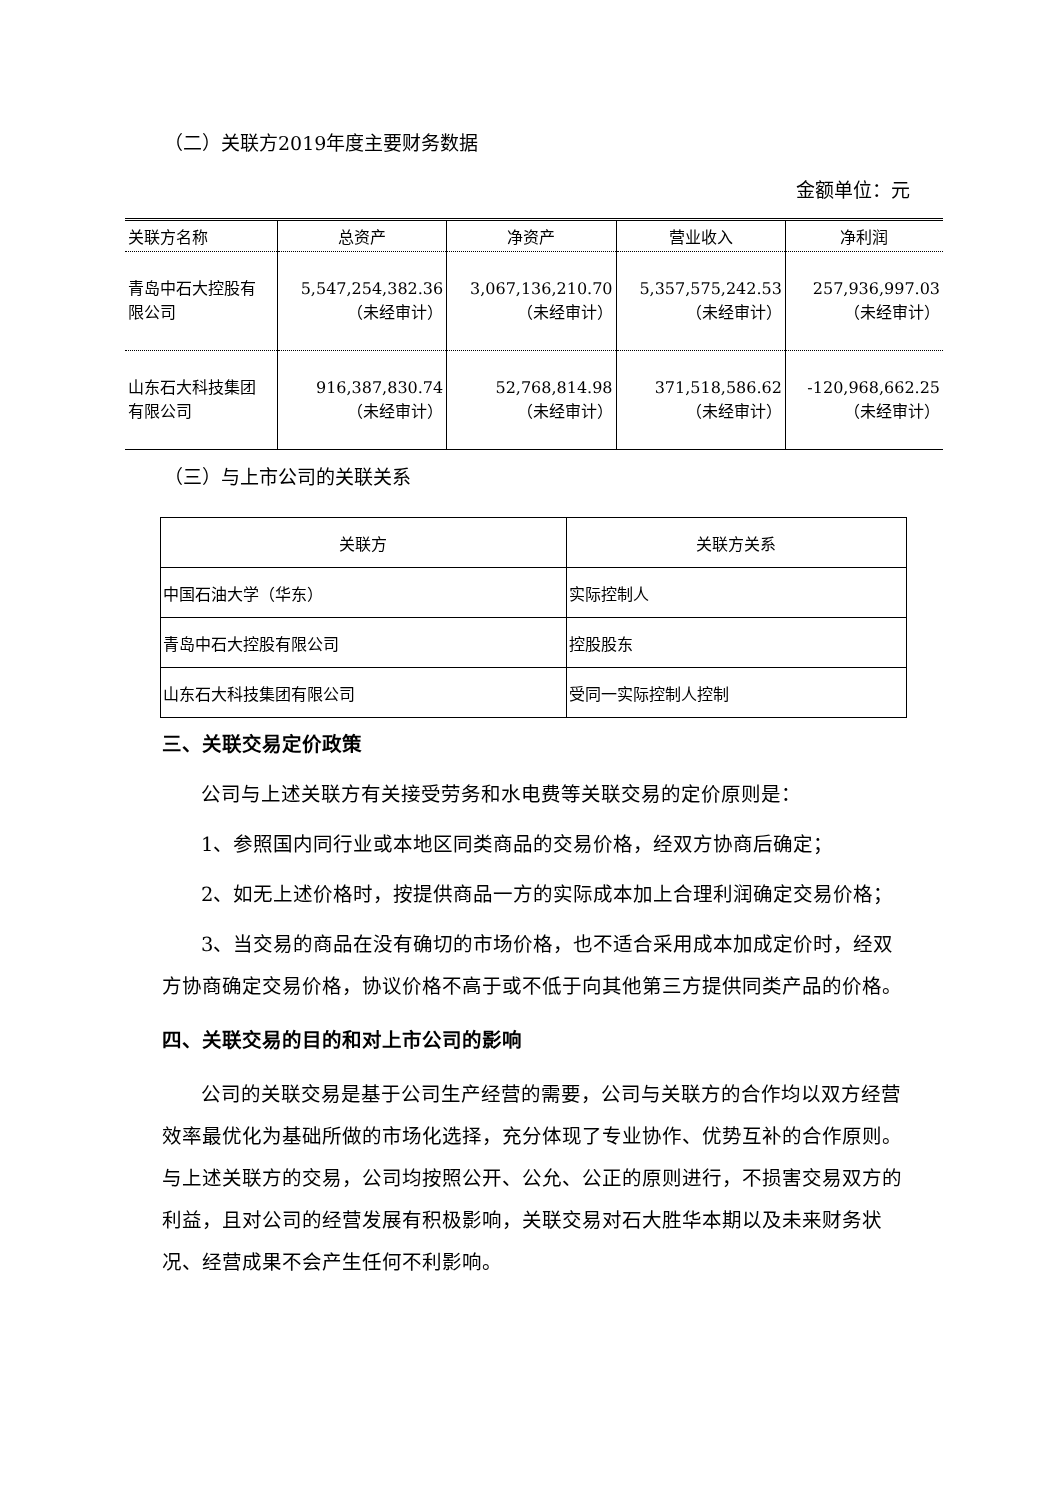（二）关联方2019年度主要财务数据
金额单位：元
| 关联方名称 | 总资产 | 净资产 | 营业收入 | 净利润 |
| --- | --- | --- | --- | --- |
| 青岛中石大控股有 限公司 | 5,547,254,382.36 （未经审计） | 3,067,136,210.70 （未经审计） | 5,357,575,242.53 （未经审计） | 257,936,997.03 （未经审计） |
| 山东石大科技集团 有限公司 | 916,387,830.74 （未经审计） | 52,768,814.98 （未经审计） | 371,518,586.62 （未经审计） | -120,968,662.25 （未经审计） |
（三）与上市公司的关联关系
| 关联方 | 关联方关系 |
| 中国石油大学（华东） | 实际控制人 |
| 青岛中石大控股有限公司 | 控股股东 |
| 山东石大科技集团有限公司 | 受同一实际控制人控制 |
三、关联交易定价政策
公司与上述关联方有关接受劳务和水电费等关联交易的定价原则是：
1、参照国内同行业或本地区同类商品的交易价格，经双方协商后确定；
2、如无上述价格时，按提供商品一方的实际成本加上合理利润确定交易价格；
3、当交易的商品在没有确切的市场价格，也不适合采用成本加成定价时，经双方协商确定交易价格，协议价格不高于或不低于向其他第三方提供同类产品的价格。
四、关联交易的目的和对上市公司的影响
公司的关联交易是基于公司生产经营的需要，公司与关联方的合作均以双方经营效率最优化为基础所做的市场化选择，充分体现了专业协作、优势互补的合作原则。与上述关联方的交易，公司均按照公开、公允、公正的原则进行，不损害交易双方的利益，且对公司的经营发展有积极影响，关联交易对石大胜华本期以及未来财务状况、经营成果不会产生任何不利影响。